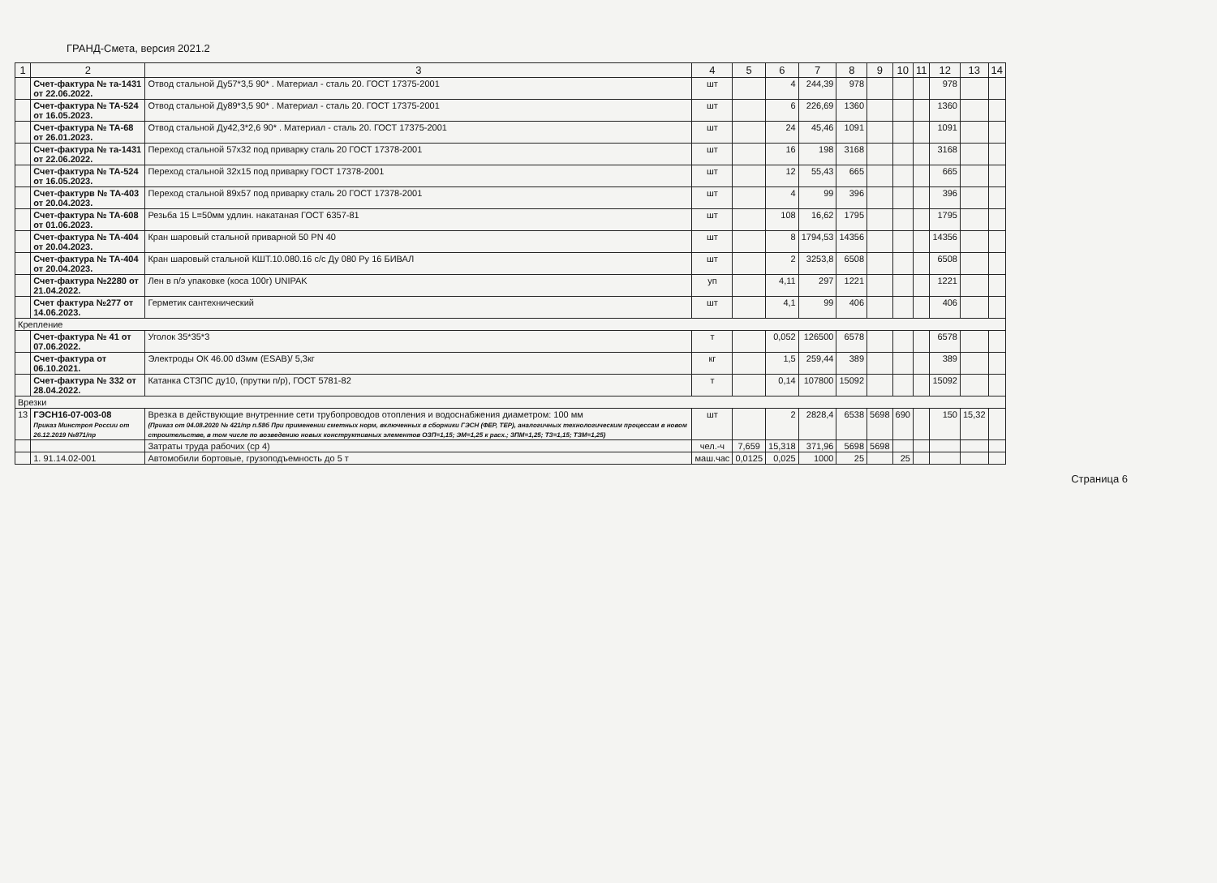ГРАНД-Смета, версия 2021.2
| 1 | 2 | 3 | 4 | 5 | 6 | 7 | 8 | 9 | 10 | 11 | 12 | 13 | 14 |
| --- | --- | --- | --- | --- | --- | --- | --- | --- | --- | --- | --- | --- | --- |
| | Счет-фактура № та-1431 от 22.06.2022. | Отвод стальной Ду57*3,5 90* . Материал - сталь 20. ГОСТ 17375-2001 | шт | | 4 | 244,39 | 978 | | | | 978 | | |
| | Счет-фактура № ТА-524 от 16.05.2023. | Отвод стальной Ду89*3,5 90* . Материал - сталь 20. ГОСТ 17375-2001 | шт | | 6 | 226,69 | 1360 | | | | 1360 | | |
| | Счет-фактура № ТА-68 от 26.01.2023. | Отвод стальной Ду42,3*2,6 90* . Материал - сталь 20. ГОСТ 17375-2001 | шт | | 24 | 45,46 | 1091 | | | | 1091 | | |
| | Счет-фактура № та-1431 от 22.06.2022. | Переход стальной 57х32 под приварку сталь 20 ГОСТ 17378-2001 | шт | | 16 | 198 | 3168 | | | | 3168 | | |
| | Счет-фактура № ТА-524 от 16.05.2023. | Переход стальной 32х15 под приварку ГОСТ 17378-2001 | шт | | 12 | 55,43 | 665 | | | | 665 | | |
| | Счет-фактурв № ТА-403 от 20.04.2023. | Переход стальной 89х57 под приварку сталь 20 ГОСТ 17378-2001 | шт | | 4 | 99 | 396 | | | | 396 | | |
| | Счет-фактура № ТА-608 от 01.06.2023. | Резьба 15 L=50мм удлин. накатаная ГОСТ 6357-81 | шт | | 108 | 16,62 | 1795 | | | | 1795 | | |
| | Счет-фактура № ТА-404 от 20.04.2023. | Кран шаровый стальной приварной 50 PN 40 | шт | | 8 | 1794,53 | 14356 | | | | 14356 | | |
| | Счет-фактура № ТА-404 от 20.04.2023. | Кран шаровый стальной КШТ.10.080.16 с/с Ду 080 Ру 16 БИВАЛ | шт | | 2 | 3253,8 | 6508 | | | | 6508 | | |
| | Счет-фактура №2280 от 21.04.2022. | Лен в п/э упаковке (коса 100г) UNIPAK | уп | | 4,11 | 297 | 1221 | | | | 1221 | | |
| | Счет фактура №277 от 14.06.2023. | Герметик сантехнический | шт | | 4,1 | 99 | 406 | | | | 406 | | |
| Крепление | | | | | | | | | | | | | |
| | Счет-фактура № 41 от 07.06.2022. | Уголок 35*35*3 | т | | 0,052 | 126500 | 6578 | | | | 6578 | | |
| | Счет-фактура от 06.10.2021. | Электроды ОК 46.00 d3мм (ESAB)/ 5,3кг | кг | | 1,5 | 259,44 | 389 | | | | 389 | | |
| | Счет-фактура № 332 от 28.04.2022. | Катанка СТЗПС ду10, (прутки п/р), ГОСТ 5781-82 | т | | 0,14 | 107800 | 15092 | | | | 15092 | | |
| Врезки | | | | | | | | | | | | | |
| 13 | ГЭСН16-07-003-08 Приказ Минстроя России от 26.12.2019 №871/пр | Врезка в действующие внутренние сети трубопроводов отопления и водоснабжения диаметром: 100 мм (Приказ от 04.08.2020 № 421/пр п.58б При применении сметных норм, включенных в сборники ГЭСН (ФЕР, ТЕР), аналогичных технологическим процессам в новом строительстве, в том числе по возведению новых конструктивных элементов ОЗП=1,15; ЭМ=1,25 к расх.; ЗПМ=1,25; ТЗ=1,15; ТЗМ=1,25) | шт | | 2 | 2828,4 | 6538 | 5698 | 690 | | 150 | 15,32 | |
| | | Затраты труда рабочих (ср 4) | чел.-ч | 7,659 | 15,318 | 371,96 | 5698 | 5698 | | | | | |
| | 1. 91.14.02-001 | Автомобили бортовые, грузоподъемность до 5 т | маш.час | 0,0125 | 0,025 | 1000 | 25 | | 25 | | | | |
Страница 6